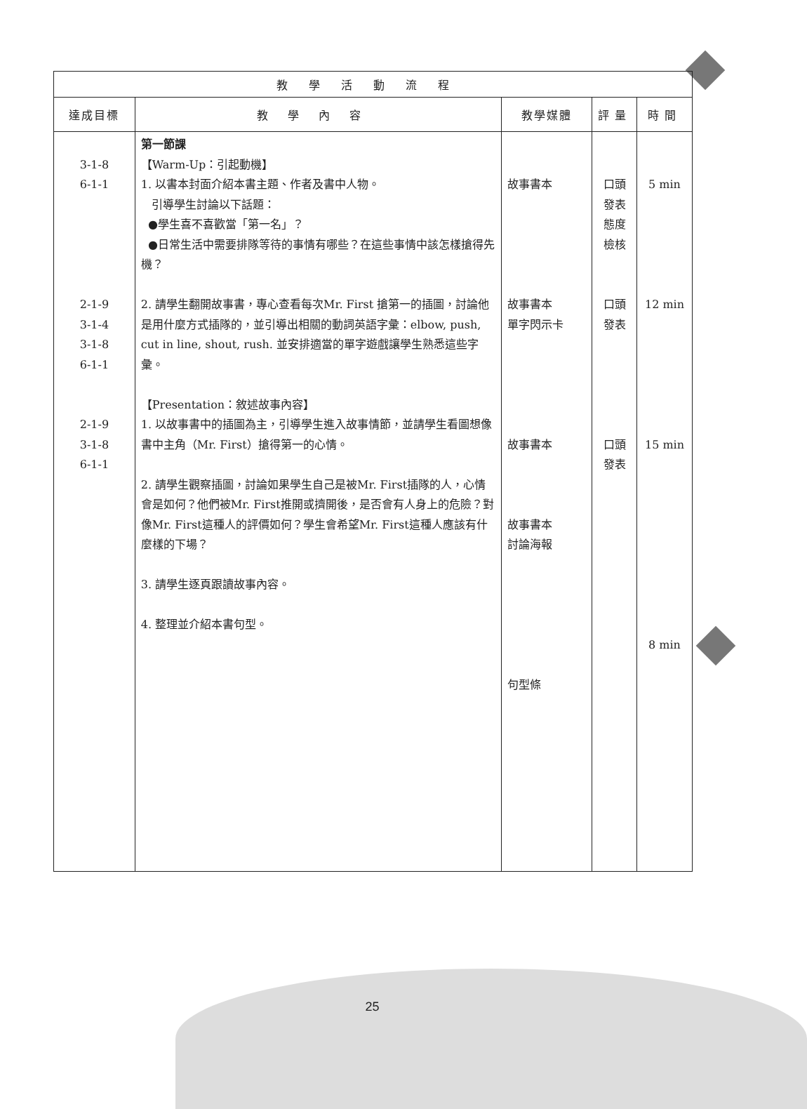| 教學活動流程 | | | | |
| --- | --- | --- | --- | --- |
| 達成目標 | 教學內容 | 教學媒體 | 評量 | 時間 |
| 3-1-8 6-1-1 2-1-9 3-1-4 3-1-8 6-1-1 2-1-9 3-1-8 6-1-1 | 第一節課 【Warm-Up：引起動機】 1. 以書本封面介紹本書主題、作者及書中人物。 引導學生討論以下話題： ●學生喜不喜歡當「第一名」？ ●日常生活中需要排隊等待的事情有哪些？在這些事情中該怎樣搶得先機？ 2. 請學生翻開故事書，專心查看每次Mr. First 搶第一的插圖，討論他是用什麼方式插隊的，並引導出相關的動詞英語字彙：elbow, push, cut in line, shout, rush. 並安排適當的單字遊戲讓學生熟悉這些字彙。 【Presentation：敘述故事內容】 1. 以故事書中的插圖為主，引導學生進入故事情節，並請學生看圖想像書中主角（Mr. First）搶得第一的心情。 2. 請學生觀察插圖，討論如果學生自己是被Mr. First插隊的人，心情會是如何？他們被Mr. First推開或擠開後，是否會有人身上的危險？對像Mr. First這種人的評價如何？學生會希望Mr. First這種人應該有什麼樣的下場？ 3. 請學生逐頁跟讀故事內容。 4. 整理並介紹本書句型。 | 故事書本 故事書本 單字閃示卡 故事書本 故事書本 討論海報 句型條 | 口頭 發表 態度 檢核 口頭 發表 口頭 發表 | 5 min 12 min 15 min 8 min |
25